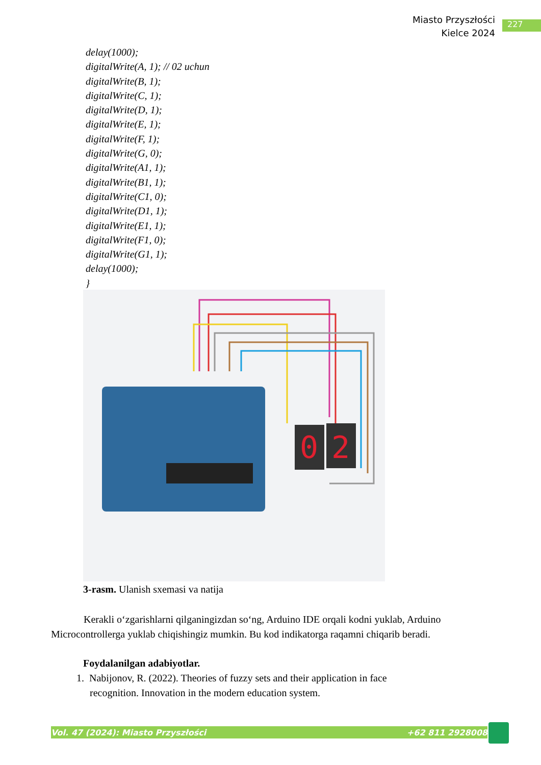Miasto Przyszłości
Kielce 2024
227
delay(1000);
digitalWrite(A, 1); // 02 uchun
digitalWrite(B, 1);
digitalWrite(C, 1);
digitalWrite(D, 1);
digitalWrite(E, 1);
digitalWrite(F, 1);
digitalWrite(G, 0);
digitalWrite(A1, 1);
digitalWrite(B1, 1);
digitalWrite(C1, 0);
digitalWrite(D1, 1);
digitalWrite(E1, 1);
digitalWrite(F1, 0);
digitalWrite(G1, 1);
delay(1000);
}
0
2
3-rasm. Ulanish sxemasi va natija
Kerakli o‘zgarishlarni qilganingizdan so‘ng, Arduino IDE orqali kodni yuklab, Arduino Microcontrollerga yuklab chiqishingiz mumkin. Bu kod indikatorga raqamni chiqarib beradi.
Foydalanilgan adabiyotlar.
1. Nabijonov, R. (2022). Theories of fuzzy sets and their application in face recognition. Innovation in the modern education system.
Vol. 47 (2024): Miasto Przyszłości +62 811 2928008